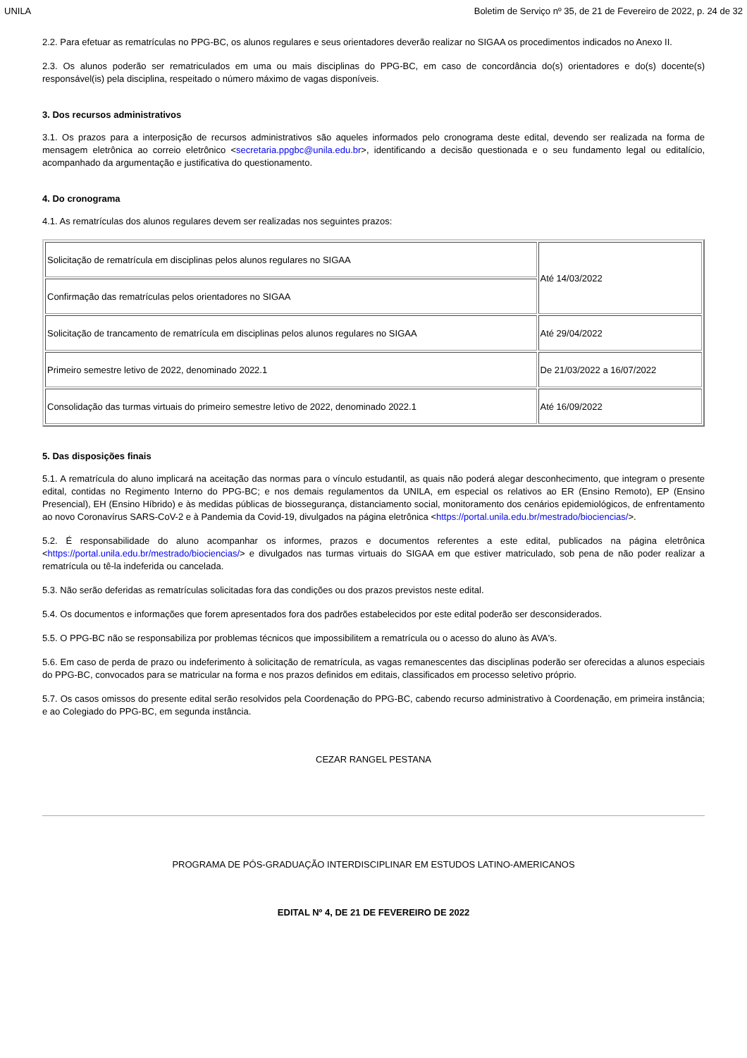UNILA Boletim de Serviço nº 35, de 21 de Fevereiro de 2022, p. 24 de 32
2.2. Para efetuar as rematrículas no PPG-BC, os alunos regulares e seus orientadores deverão realizar no SIGAA os procedimentos indicados no Anexo II.
2.3. Os alunos poderão ser rematriculados em uma ou mais disciplinas do PPG-BC, em caso de concordância do(s) orientadores e do(s) docente(s) responsável(is) pela disciplina, respeitado o número máximo de vagas disponíveis.
3. Dos recursos administrativos
3.1. Os prazos para a interposição de recursos administrativos são aqueles informados pelo cronograma deste edital, devendo ser realizada na forma de mensagem eletrônica ao correio eletrônico <secretaria.ppgbc@unila.edu.br>, identificando a decisão questionada e o seu fundamento legal ou editalício, acompanhado da argumentação e justificativa do questionamento.
4. Do cronograma
4.1. As rematrículas dos alunos regulares devem ser realizadas nos seguintes prazos:
| Solicitação de rematrícula em disciplinas pelos alunos regulares no SIGAA | Até 14/03/2022 |
| Confirmação das rematrículas pelos orientadores no SIGAA | |
| Solicitação de trancamento de rematrícula em disciplinas pelos alunos regulares no SIGAA | Até 29/04/2022 |
| Primeiro semestre letivo de 2022, denominado 2022.1 | De 21/03/2022 a 16/07/2022 |
| Consolidação das turmas virtuais do primeiro semestre letivo de 2022, denominado 2022.1 | Até 16/09/2022 |
5. Das disposições finais
5.1. A rematrícula do aluno implicará na aceitação das normas para o vínculo estudantil, as quais não poderá alegar desconhecimento, que integram o presente edital, contidas no Regimento Interno do PPG-BC; e nos demais regulamentos da UNILA, em especial os relativos ao ER (Ensino Remoto), EP (Ensino Presencial), EH (Ensino Híbrido) e às medidas públicas de biossegurança, distanciamento social, monitoramento dos cenários epidemiológicos, de enfrentamento ao novo Coronavírus SARS-CoV-2 e à Pandemia da Covid-19, divulgados na página eletrônica <https://portal.unila.edu.br/mestrado/biociencias/>.
5.2. É responsabilidade do aluno acompanhar os informes, prazos e documentos referentes a este edital, publicados na página eletrônica <https://portal.unila.edu.br/mestrado/biociencias/> e divulgados nas turmas virtuais do SIGAA em que estiver matriculado, sob pena de não poder realizar a rematrícula ou tê-la indeferida ou cancelada.
5.3. Não serão deferidas as rematrículas solicitadas fora das condições ou dos prazos previstos neste edital.
5.4. Os documentos e informações que forem apresentados fora dos padrões estabelecidos por este edital poderão ser desconsiderados.
5.5. O PPG-BC não se responsabiliza por problemas técnicos que impossibilitem a rematrícula ou o acesso do aluno às AVA's.
5.6. Em caso de perda de prazo ou indeferimento à solicitação de rematrícula, as vagas remanescentes das disciplinas poderão ser oferecidas a alunos especiais do PPG-BC, convocados para se matricular na forma e nos prazos definidos em editais, classificados em processo seletivo próprio.
5.7. Os casos omissos do presente edital serão resolvidos pela Coordenação do PPG-BC, cabendo recurso administrativo à Coordenação, em primeira instância; e ao Colegiado do PPG-BC, em segunda instância.
CEZAR RANGEL PESTANA
PROGRAMA DE PÓS-GRADUAÇÃO INTERDISCIPLINAR EM ESTUDOS LATINO-AMERICANOS
EDITAL Nº 4, DE 21 DE FEVEREIRO DE 2022